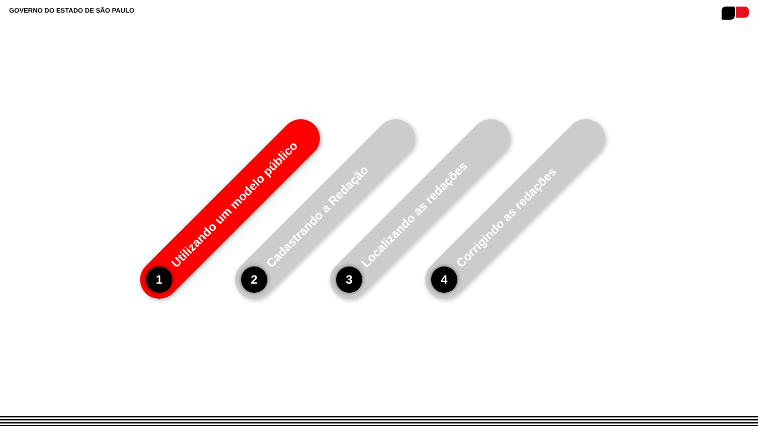GOVERNO DO ESTADO DE SÃO PAULO
1 Utilizando um modelo público
2 Cadastrando a Redação
3 Localizando as redações
4 Corrigindo as redações